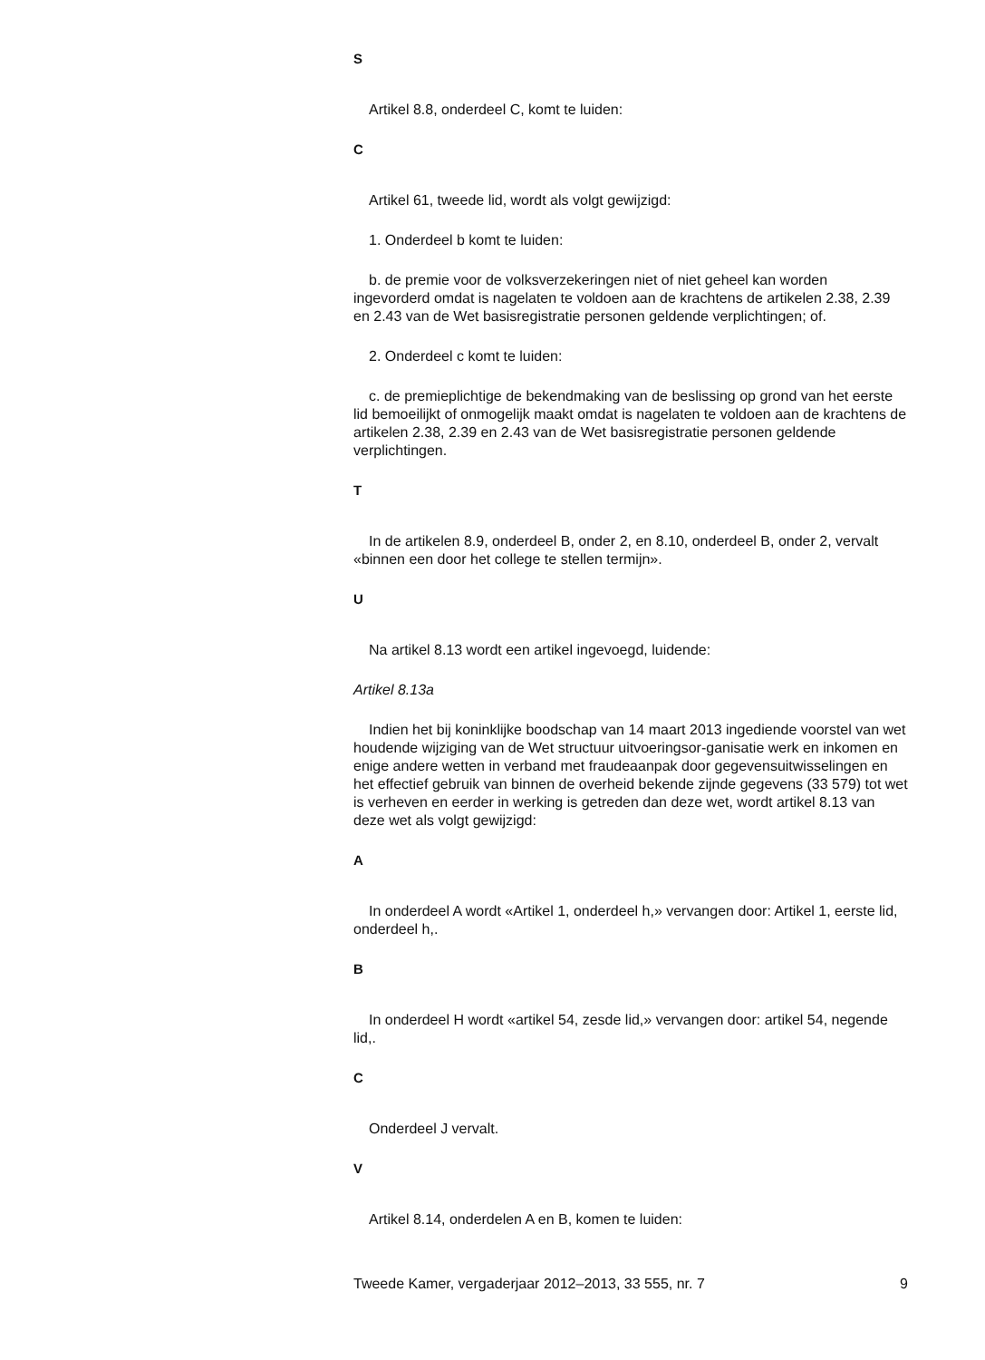S
Artikel 8.8, onderdeel C, komt te luiden:
C
Artikel 61, tweede lid, wordt als volgt gewijzigd:
1. Onderdeel b komt te luiden:
b. de premie voor de volksverzekeringen niet of niet geheel kan worden ingevorderd omdat is nagelaten te voldoen aan de krachtens de artikelen 2.38, 2.39 en 2.43 van de Wet basisregistratie personen geldende verplichtingen; of.
2. Onderdeel c komt te luiden:
c. de premieplichtige de bekendmaking van de beslissing op grond van het eerste lid bemoeilijkt of onmogelijk maakt omdat is nagelaten te voldoen aan de krachtens de artikelen 2.38, 2.39 en 2.43 van de Wet basisregistratie personen geldende verplichtingen.
T
In de artikelen 8.9, onderdeel B, onder 2, en 8.10, onderdeel B, onder 2, vervalt «binnen een door het college te stellen termijn».
U
Na artikel 8.13 wordt een artikel ingevoegd, luidende:
Artikel 8.13a
Indien het bij koninklijke boodschap van 14 maart 2013 ingediende voorstel van wet houdende wijziging van de Wet structuur uitvoeringsor-ganisatie werk en inkomen en enige andere wetten in verband met fraudeaanpak door gegevensuitwisselingen en het effectief gebruik van binnen de overheid bekende zijnde gegevens (33 579) tot wet is verheven en eerder in werking is getreden dan deze wet, wordt artikel 8.13 van deze wet als volgt gewijzigd:
A
In onderdeel A wordt «Artikel 1, onderdeel h,» vervangen door: Artikel 1, eerste lid, onderdeel h,.
B
In onderdeel H wordt «artikel 54, zesde lid,» vervangen door: artikel 54, negende lid,.
C
Onderdeel J vervalt.
V
Artikel 8.14, onderdelen A en B, komen te luiden:
Tweede Kamer, vergaderjaar 2012–2013, 33 555, nr. 7 9